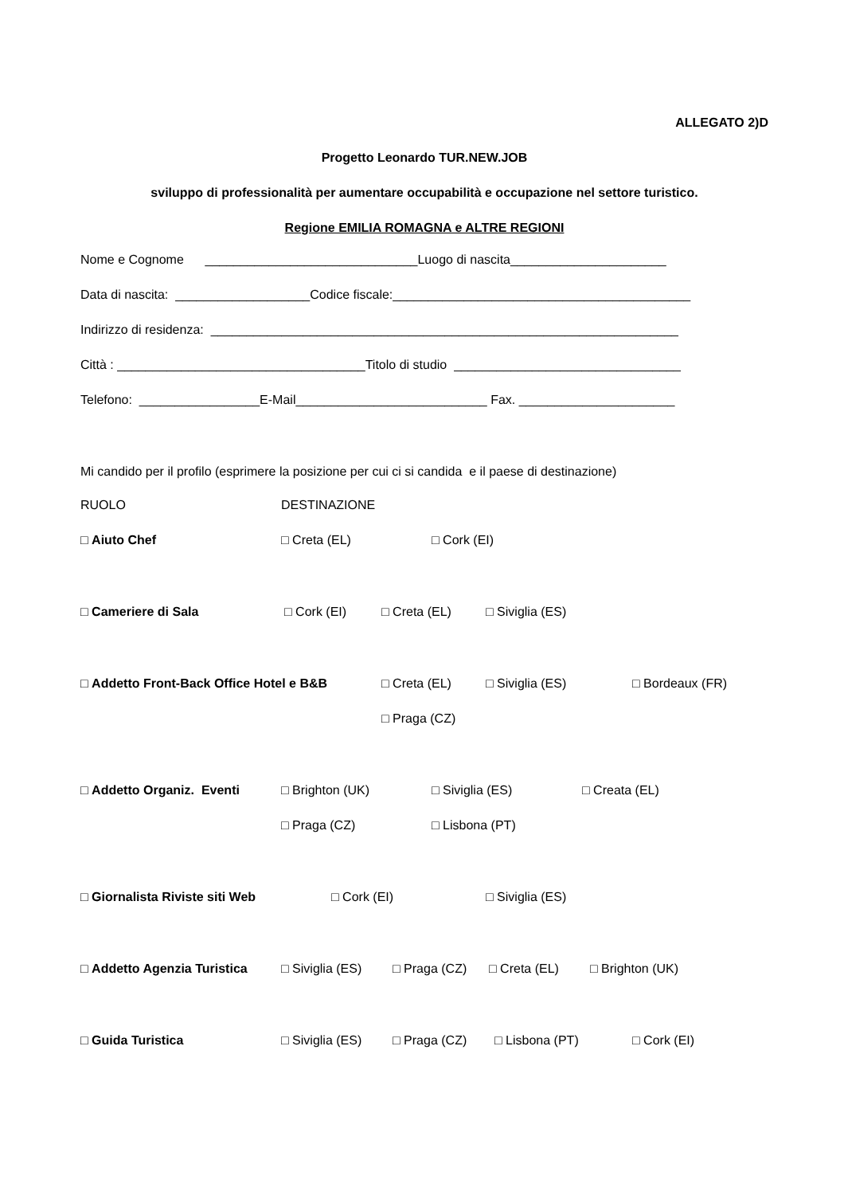ALLEGATO 2)D
Progetto Leonardo TUR.NEW.JOB
sviluppo di professionalità per aumentare occupabilità e occupazione nel settore turistico.
Regione EMILIA ROMAGNA e ALTRE REGIONI
Nome e Cognome ______________________________Luogo di nascita______________________
Data di nascita: ___________________Codice fiscale:__________________________________________
Indirizzo di residenza: __________________________________________________________________
Città : ___________________________________Titolo di studio ________________________________
Telefono: _________________E-Mail___________________________ Fax. ______________________
Mi candido per il profilo (esprimere la posizione per cui ci si candida e il paese di destinazione)
RUOLO DESTINAZIONE
□ Aiuto Chef □ Creta (EL) □ Cork (EI)
□ Cameriere di Sala □ Cork (EI) □ Creta (EL) □ Siviglia (ES)
□ Addetto Front-Back Office Hotel e B&B □ Creta (EL) □ Siviglia (ES) □ Bordeaux (FR)
□ Praga (CZ)
□ Addetto Organiz. Eventi □ Brighton (UK) □ Siviglia (ES) □ Creata (EL)
□ Praga (CZ) □ Lisbona (PT)
□ Giornalista Riviste siti Web □ Cork (EI) □ Siviglia (ES)
□ Addetto Agenzia Turistica □ Siviglia (ES) □ Praga (CZ) □ Creta (EL) □ Brighton (UK)
□ Guida Turistica □ Siviglia (ES) □ Praga (CZ) □ Lisbona (PT) □ Cork (EI)